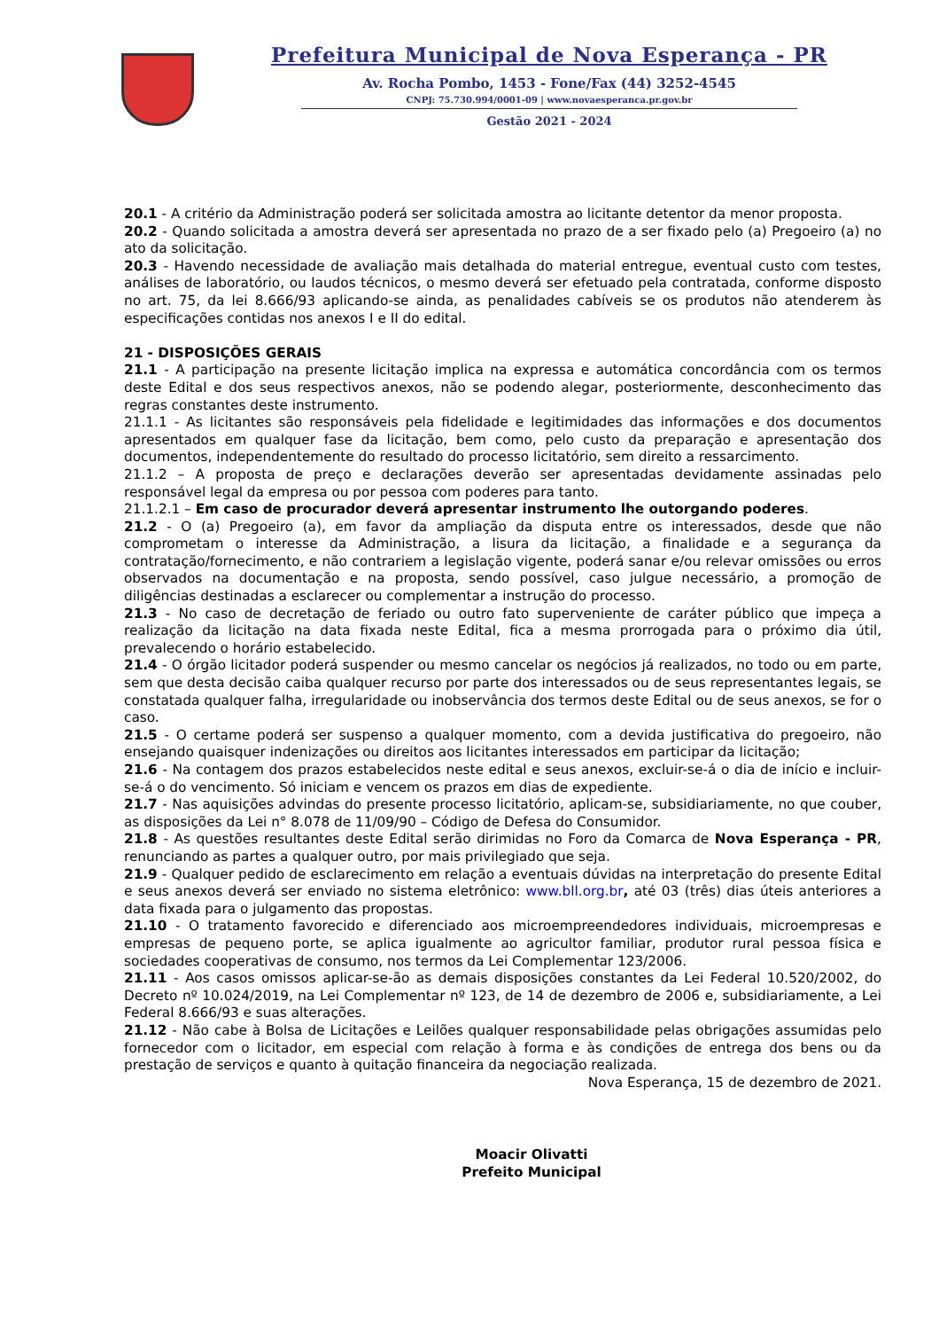Prefeitura Municipal de Nova Esperança - PR
Av. Rocha Pombo, 1453 - Fone/Fax (44) 3252-4545
CNPJ: 75.730.994/0001-09 | www.novaesperanca.pr.gov.br
Gestão 2021 - 2024
20.1 - A critério da Administração poderá ser solicitada amostra ao licitante detentor da menor proposta.
20.2 - Quando solicitada a amostra deverá ser apresentada no prazo de a ser fixado pelo (a) Pregoeiro (a) no ato da solicitação.
20.3 - Havendo necessidade de avaliação mais detalhada do material entregue, eventual custo com testes, análises de laboratório, ou laudos técnicos, o mesmo deverá ser efetuado pela contratada, conforme disposto no art. 75, da lei 8.666/93 aplicando-se ainda, as penalidades cabíveis se os produtos não atenderem às especificações contidas nos anexos I e II do edital.
21 - DISPOSIÇÕES GERAIS
21.1 - A participação na presente licitação implica na expressa e automática concordância com os termos deste Edital e dos seus respectivos anexos, não se podendo alegar, posteriormente, desconhecimento das regras constantes deste instrumento.
21.1.1 - As licitantes são responsáveis pela fidelidade e legitimidades das informações e dos documentos apresentados em qualquer fase da licitação, bem como, pelo custo da preparação e apresentação dos documentos, independentemente do resultado do processo licitatório, sem direito a ressarcimento.
21.1.2 – A proposta de preço e declarações deverão ser apresentadas devidamente assinadas pelo responsável legal da empresa ou por pessoa com poderes para tanto.
21.1.2.1 – Em caso de procurador deverá apresentar instrumento lhe outorgando poderes.
21.2 - O (a) Pregoeiro (a), em favor da ampliação da disputa entre os interessados, desde que não comprometam o interesse da Administração, a lisura da licitação, a finalidade e a segurança da contratação/fornecimento, e não contrariem a legislação vigente, poderá sanar e/ou relevar omissões ou erros observados na documentação e na proposta, sendo possível, caso julgue necessário, a promoção de diligências destinadas a esclarecer ou complementar a instrução do processo.
21.3 - No caso de decretação de feriado ou outro fato superveniente de caráter público que impeça a realização da licitação na data fixada neste Edital, fica a mesma prorrogada para o próximo dia útil, prevalecendo o horário estabelecido.
21.4 - O órgão licitador poderá suspender ou mesmo cancelar os negócios já realizados, no todo ou em parte, sem que desta decisão caiba qualquer recurso por parte dos interessados ou de seus representantes legais, se constatada qualquer falha, irregularidade ou inobservância dos termos deste Edital ou de seus anexos, se for o caso.
21.5 - O certame poderá ser suspenso a qualquer momento, com a devida justificativa do pregoeiro, não ensejando quaisquer indenizações ou direitos aos licitantes interessados em participar da licitação;
21.6 - Na contagem dos prazos estabelecidos neste edital e seus anexos, excluir-se-á o dia de início e incluir-se-á o do vencimento. Só iniciam e vencem os prazos em dias de expediente.
21.7 - Nas aquisições advindas do presente processo licitatório, aplicam-se, subsidiariamente, no que couber, as disposições da Lei n° 8.078 de 11/09/90 – Código de Defesa do Consumidor.
21.8 - As questões resultantes deste Edital serão dirimidas no Foro da Comarca de Nova Esperança - PR, renunciando as partes a qualquer outro, por mais privilegiado que seja.
21.9 - Qualquer pedido de esclarecimento em relação a eventuais dúvidas na interpretação do presente Edital e seus anexos deverá ser enviado no sistema eletrônico: www.bll.org.br, até 03 (três) dias úteis anteriores a data fixada para o julgamento das propostas.
21.10 - O tratamento favorecido e diferenciado aos microempreendedores individuais, microempresas e empresas de pequeno porte, se aplica igualmente ao agricultor familiar, produtor rural pessoa física e sociedades cooperativas de consumo, nos termos da Lei Complementar 123/2006.
21.11 - Aos casos omissos aplicar-se-ão as demais disposições constantes da Lei Federal 10.520/2002, do Decreto nº 10.024/2019, na Lei Complementar nº 123, de 14 de dezembro de 2006 e, subsidiariamente, a Lei Federal 8.666/93 e suas alterações.
21.12 - Não cabe à Bolsa de Licitações e Leilões qualquer responsabilidade pelas obrigações assumidas pelo fornecedor com o licitador, em especial com relação à forma e às condições de entrega dos bens ou da prestação de serviços e quanto à quitação financeira da negociação realizada.
Nova Esperança, 15 de dezembro de 2021.
Moacir Olivatti
Prefeito Municipal